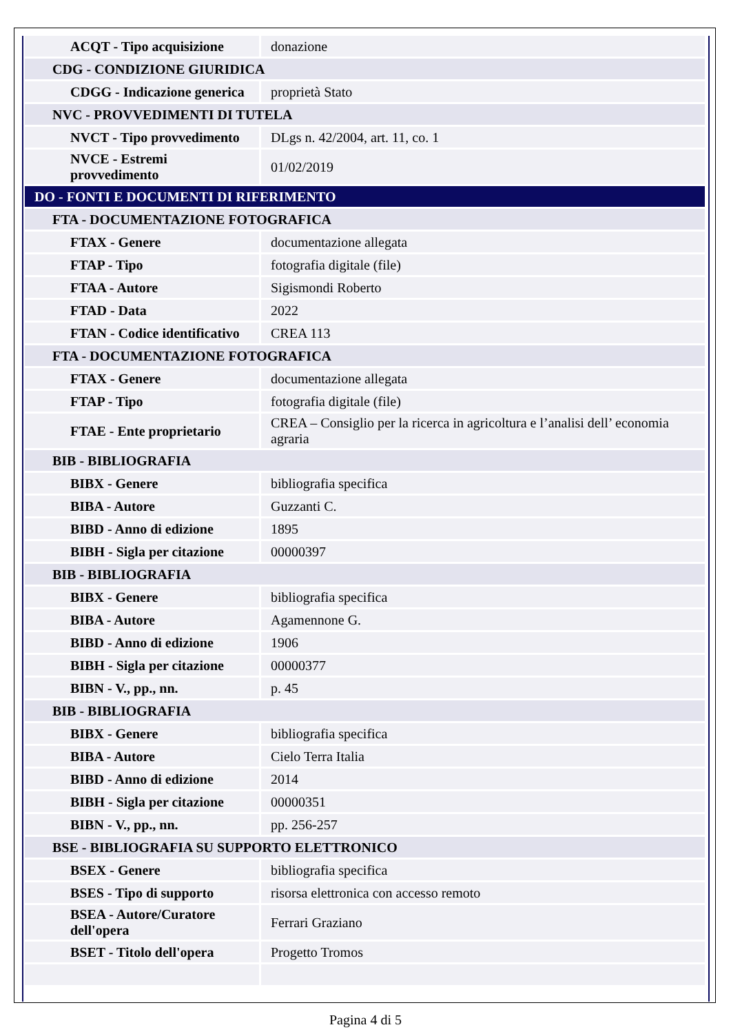| ACQT - Tipo acquisizione | donazione |
| CDG - CONDIZIONE GIURIDICA | |
| CDGG - Indicazione generica | proprietà Stato |
| NVC - PROVVEDIMENTI DI TUTELA | |
| NVCT - Tipo provvedimento | DLgs n. 42/2004, art. 11, co. 1 |
| NVCE - Estremi provvedimento | 01/02/2019 |
| DO - FONTI E DOCUMENTI DI RIFERIMENTO | |
| FTA - DOCUMENTAZIONE FOTOGRAFICA | |
| FTAX - Genere | documentazione allegata |
| FTAP - Tipo | fotografia digitale (file) |
| FTAA - Autore | Sigismondi Roberto |
| FTAD - Data | 2022 |
| FTAN - Codice identificativo | CREA 113 |
| FTA - DOCUMENTAZIONE FOTOGRAFICA | |
| FTAX - Genere | documentazione allegata |
| FTAP - Tipo | fotografia digitale (file) |
| FTAE - Ente proprietario | CREA – Consiglio per la ricerca in agricoltura e l’analisi dell’ economia agraria |
| BIB - BIBLIOGRAFIA | |
| BIBX - Genere | bibliografia specifica |
| BIBA - Autore | Guzzanti C. |
| BIBD - Anno di edizione | 1895 |
| BIBH - Sigla per citazione | 00000397 |
| BIB - BIBLIOGRAFIA | |
| BIBX - Genere | bibliografia specifica |
| BIBA - Autore | Agamennone G. |
| BIBD - Anno di edizione | 1906 |
| BIBH - Sigla per citazione | 00000377 |
| BIBN - V., pp., nn. | p. 45 |
| BIB - BIBLIOGRAFIA | |
| BIBX - Genere | bibliografia specifica |
| BIBA - Autore | Cielo Terra Italia |
| BIBD - Anno di edizione | 2014 |
| BIBH - Sigla per citazione | 00000351 |
| BIBN - V., pp., nn. | pp. 256-257 |
| BSE - BIBLIOGRAFIA SU SUPPORTO ELETTRONICO | |
| BSEX - Genere | bibliografia specifica |
| BSES - Tipo di supporto | risorsa elettronica con accesso remoto |
| BSEA - Autore/Curatore dell'opera | Ferrari Graziano |
| BSET - Titolo dell'opera | Progetto Tromos |
Pagina 4 di 5